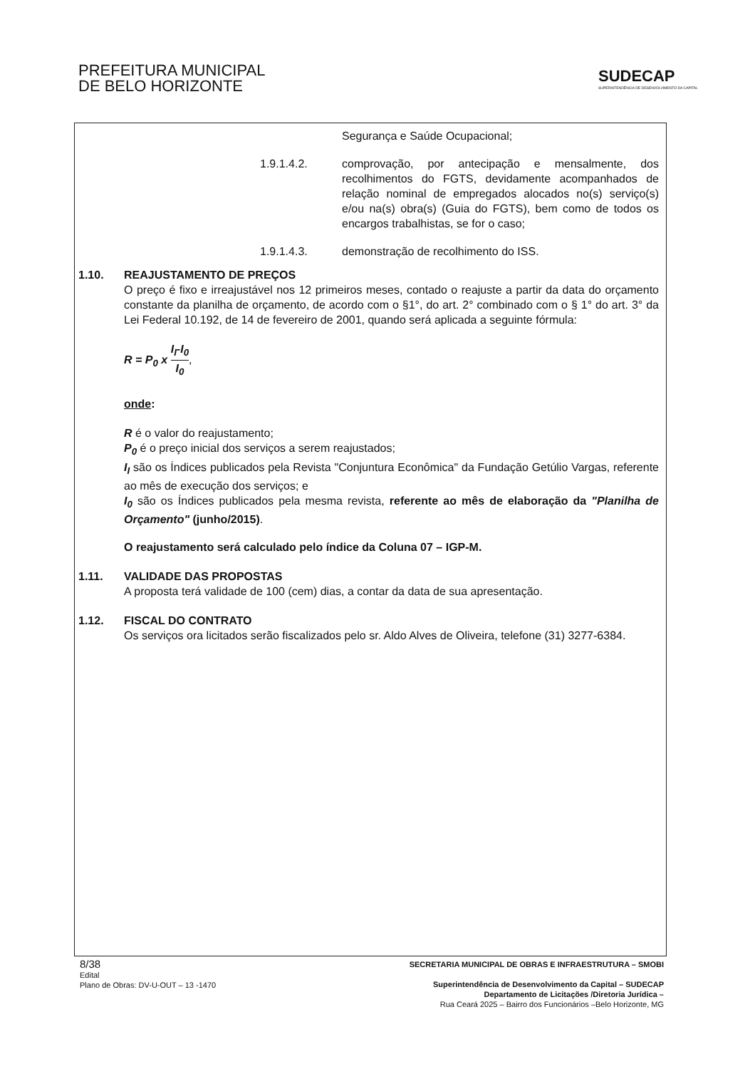PREFEITURA MUNICIPAL
DE BELO HORIZONTE
SUDECAP
SUPERINTENDÊNCIA DE DESENVOLVIMENTO DA CAPITAL
Segurança e Saúde Ocupacional;
1.9.1.4.2. comprovação, por antecipação e mensalmente, dos recolhimentos do FGTS, devidamente acompanhados de relação nominal de empregados alocados no(s) serviço(s) e/ou na(s) obra(s) (Guia do FGTS), bem como de todos os encargos trabalhistas, se for o caso;
1.9.1.4.3. demonstração de recolhimento do ISS.
1.10. REAJUSTAMENTO DE PREÇOS
O preço é fixo e irreajustável nos 12 primeiros meses, contado o reajuste a partir da data do orçamento constante da planilha de orçamento, de acordo com o §1°, do art. 2° combinado com o § 1° do art. 3° da Lei Federal 10.192, de 14 de fevereiro de 2001, quando será aplicada a seguinte fórmula:
R = P<sub>0</sub> x I<sub>I</sub>-I<sub>0</sub> I<sub>0</sub>,
onde:
R é o valor do reajustamento;
P<sub>0</sub> é o preço inicial dos serviços a serem reajustados;
I<sub>I</sub> são os Índices publicados pela Revista "Conjuntura Econômica" da Fundação Getúlio Vargas, referente ao mês de execução dos serviços; e
I<sub>0</sub> são os Índices publicados pela mesma revista, referente ao mês de elaboração da "Planilha de Orçamento" (junho/2015).
O reajustamento será calculado pelo índice da Coluna 07 – IGP-M.
1.11. VALIDADE DAS PROPOSTAS
A proposta terá validade de 100 (cem) dias, a contar da data de sua apresentação.
1.12. FISCAL DO CONTRATO
Os serviços ora licitados serão fiscalizados pelo sr. Aldo Alves de Oliveira, telefone (31) 3277-6384.
8/38
Edital
Plano de Obras: DV-U-OUT – 13 -1470
SECRETARIA MUNICIPAL DE OBRAS E INFRAESTRUTURA – SMOBI
Superintendência de Desenvolvimento da Capital – SUDECAP
Departamento de Licitações /Diretoria Jurídica –
Rua Ceará 2025 – Bairro dos Funcionários –Belo Horizonte, MG